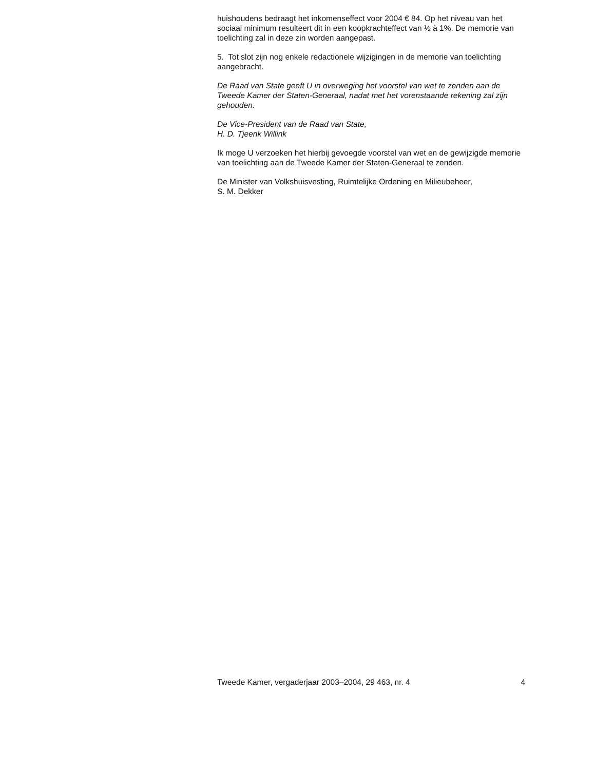huishoudens bedraagt het inkomenseffect voor 2004 € 84. Op het niveau van het sociaal minimum resulteert dit in een koopkrachteffect van ½ à 1%. De memorie van toelichting zal in deze zin worden aangepast.
5. Tot slot zijn nog enkele redactionele wijzigingen in de memorie van toelichting aangebracht.
De Raad van State geeft U in overweging het voorstel van wet te zenden aan de Tweede Kamer der Staten-Generaal, nadat met het vorenstaande rekening zal zijn gehouden.
De Vice-President van de Raad van State,
H. D. Tjeenk Willink
Ik moge U verzoeken het hierbij gevoegde voorstel van wet en de gewijzigde memorie van toelichting aan de Tweede Kamer der Staten-Generaal te zenden.
De Minister van Volkshuisvesting, Ruimtelijke Ordening en Milieubeheer,
S. M. Dekker
Tweede Kamer, vergaderjaar 2003–2004, 29 463, nr. 4 4